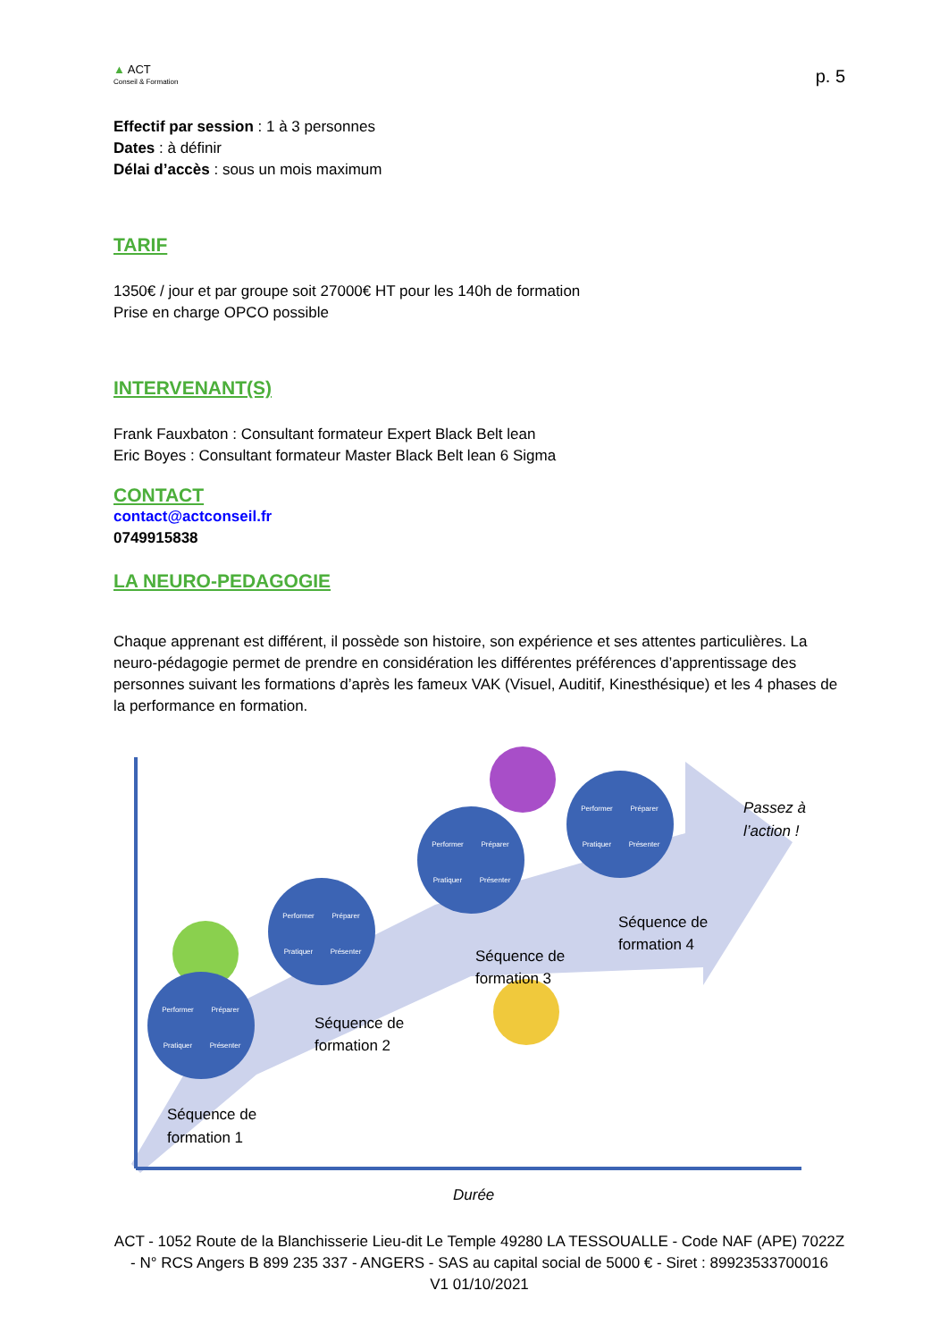▲ ACT
Conseil & Formation
p. 5
Effectif par session : 1 à 3 personnes
Dates : à définir
Délai d’accès : sous un mois maximum
TARIF
1350€ / jour et par groupe soit 27000€ HT pour les 140h de formation
Prise en charge OPCO possible
INTERVENANT(S)
Frank Fauxbaton : Consultant formateur Expert Black Belt lean
Eric Boyes : Consultant formateur Master Black Belt lean 6 Sigma
CONTACT
contact@actconseil.fr
0749915838
LA NEURO-PEDAGOGIE
Chaque apprenant est différent, il possède son histoire, son expérience et ses attentes particulières. La neuro-pédagogie permet de prendre en considération les différentes préférences d’apprentissage des personnes suivant les formations d’après les fameux VAK (Visuel, Auditif, Kinesthésique) et les 4 phases de la performance en formation.
Performer
Préparer
Pratiquer
Présenter
Performer
Préparer
Pratiquer
Présenter
Performer
Préparer
Pratiquer
Présenter
Performer
Préparer
Pratiquer
Présenter
Séquence de
formation 1
Séquence de
formation 2
Séquence de
formation 3
Séquence de
formation 4
Passez à
l’action !
Durée
ACT - 1052 Route de la Blanchisserie Lieu-dit Le Temple 49280 LA TESSOUALLE - Code NAF (APE) 7022Z - N° RCS Angers B 899 235 337 - ANGERS - SAS au capital social de 5000 € - Siret : 89923533700016
V1 01/10/2021